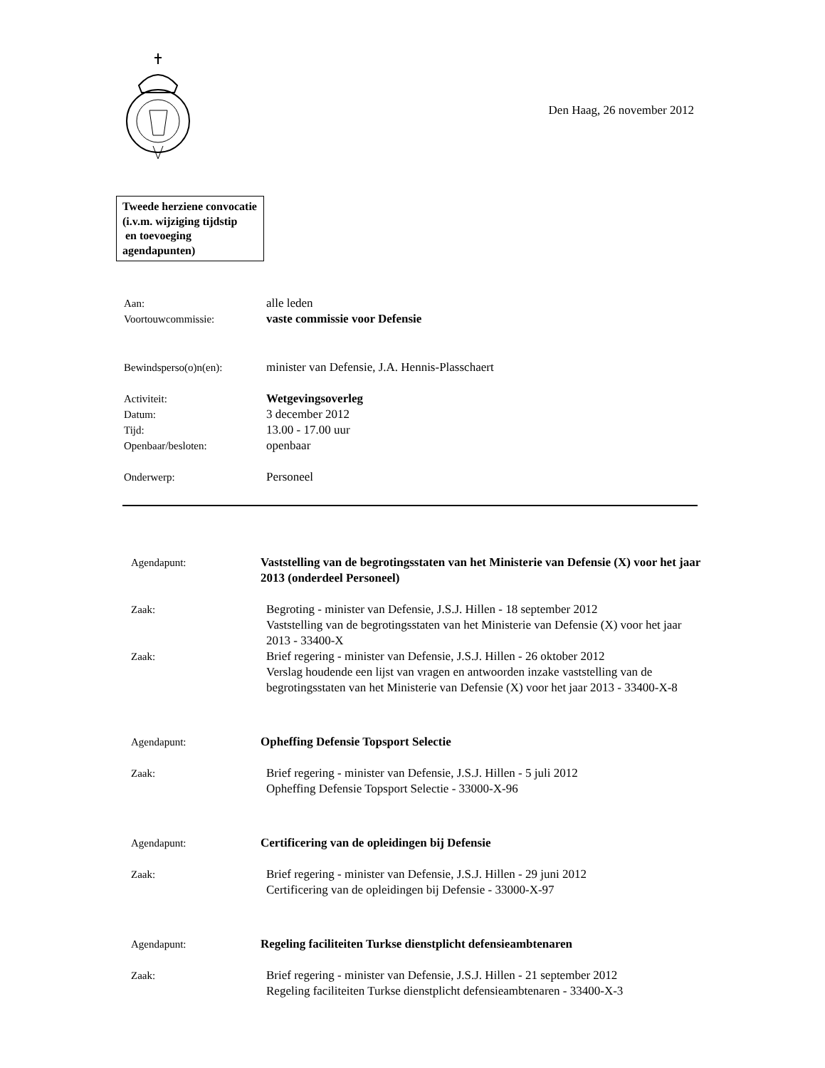Den Haag, 26 november 2012
Tweede herziene convocatie
(i.v.m. wijziging tijdstip
en toevoeging agendapunten)
Aan: alle leden
Voortouwcommissie: vaste commissie voor Defensie
Bewindsperso(o)n(en): minister van Defensie, J.A. Hennis-Plasschaert
Activiteit: Wetgevingsoverleg
Datum: 3 december 2012
Tijd: 13.00 - 17.00 uur
Openbaar/besloten: openbaar
Onderwerp: Personeel
Agendapunt: Vaststelling van de begrotingsstaten van het Ministerie van Defensie (X) voor het jaar 2013 (onderdeel Personeel)
Zaak: Begroting - minister van Defensie, J.S.J. Hillen - 18 september 2012
Vaststelling van de begrotingsstaten van het Ministerie van Defensie (X) voor het jaar 2013 - 33400-X
Zaak: Brief regering - minister van Defensie, J.S.J. Hillen - 26 oktober 2012
Verslag houdende een lijst van vragen en antwoorden inzake vaststelling van de begrotingsstaten van het Ministerie van Defensie (X) voor het jaar 2013 - 33400-X-8
Agendapunt: Opheffing Defensie Topsport Selectie
Zaak: Brief regering - minister van Defensie, J.S.J. Hillen - 5 juli 2012
Opheffing Defensie Topsport Selectie - 33000-X-96
Agendapunt: Certificering van de opleidingen bij Defensie
Zaak: Brief regering - minister van Defensie, J.S.J. Hillen - 29 juni 2012
Certificering van de opleidingen bij Defensie - 33000-X-97
Agendapunt: Regeling faciliteiten Turkse dienstplicht defensieambtenaren
Zaak: Brief regering - minister van Defensie, J.S.J. Hillen - 21 september 2012
Regeling faciliteiten Turkse dienstplicht defensieambtenaren - 33400-X-3